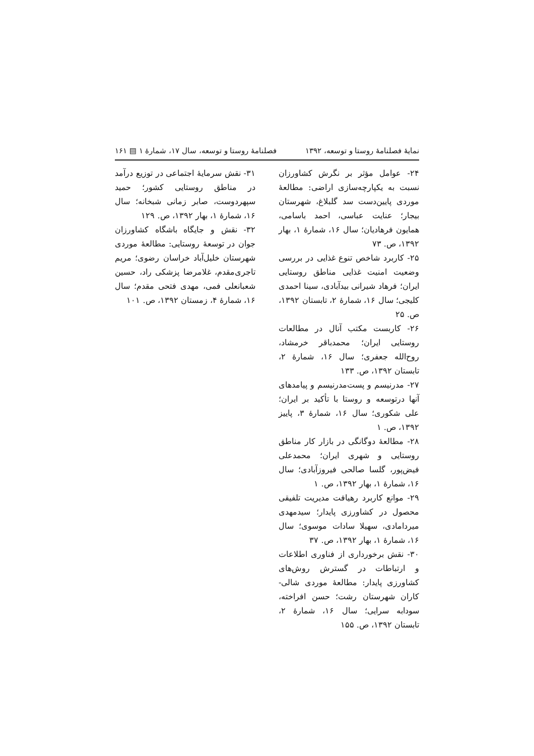نمایهٔ فصلنامهٔ روستا و توسعه، ۱۳۹۲ فصلنامهٔ روستا و توسعه، سال ۱۷، شمارهٔ ۱ ▤ ۱۶۱
۲۴- عوامل مؤثر بر نگرش کشاورزان نسبت به یکپارچه‌سازی اراضی: مطالعهٔ موردی پایین‌دست سد گلبلاغ، شهرستان بیجار؛ عنایت عباسی، احمد باسامی، همایون فرهادیان؛ سال ۱۶، شمارهٔ ۱، بهار ۱۳۹۲، ص. ۷۳
۲۵- کاربرد شاخص تنوع غذایی در بررسی وضعیت امنیت غذایی مناطق روستایی ایران؛ فرهاد شیرانی بیدآبادی، سینا احمدی کلیجی؛ سال ۱۶، شمارهٔ ۲، تابستان ۱۳۹۲، ص. ۲۵
۲۶- کاربست مکتب آنال در مطالعات روستایی ایران؛ محمدباقر خرمشاد، روح‌الله جعفری؛ سال ۱۶، شمارهٔ ۲، تابستان ۱۳۹۲، ص. ۱۳۳
۲۷- مدرنیسم و پست‌مدرنیسم و پیامدهای آنها درتوسعه و روستا با تأکید بر ایران؛ علی شکوری؛ سال ۱۶، شمارهٔ ۳، پاییز ۱۳۹۲، ص. ۱
۲۸- مطالعهٔ دوگانگی در بازار کار مناطق روستایی و شهری ایران؛ محمدعلی فیض‌پور، گلسا صالحی فیروزآبادی؛ سال ۱۶، شمارهٔ ۱، بهار ۱۳۹۲، ص. ۱
۲۹- موانع کاربرد رهیافت مدیریت تلفیقی محصول در کشاورزی پایدار؛ سیدمهدی میردامادی، سهیلا سادات موسوی؛ سال ۱۶، شمارهٔ ۱، بهار ۱۳۹۲، ص. ۳۷
۳۰- نقش برخورداری از فناوری اطلاعات و ارتباطات در گسترش روش‌های کشاورزی پایدار: مطالعهٔ موردی شالی-کاران شهرستان رشت؛ حسن افراخته، سودابه سرایی؛ سال ۱۶، شمارهٔ ۲، تابستان ۱۳۹۲، ص. ۱۵۵
۳۱- نقش سرمایهٔ اجتماعی در توزیع درآمد در مناطق روستایی کشور؛ حمید سپهردوست، صابر زمانی شبخانه؛ سال ۱۶، شمارهٔ ۱، بهار ۱۳۹۲، ص. ۱۲۹
۳۲- نقش و جایگاه باشگاه کشاورزان جوان در توسعهٔ روستایی: مطالعهٔ موردی شهرستان خلیل‌آباد خراسان رضوی؛ مریم تاجری‌مقدم، غلامرضا پزشکی راد، حسین شعبانعلی فمی، مهدی فتحی مقدم؛ سال ۱۶، شمارهٔ ۴، زمستان ۱۳۹۲، ص. ۱۰۱